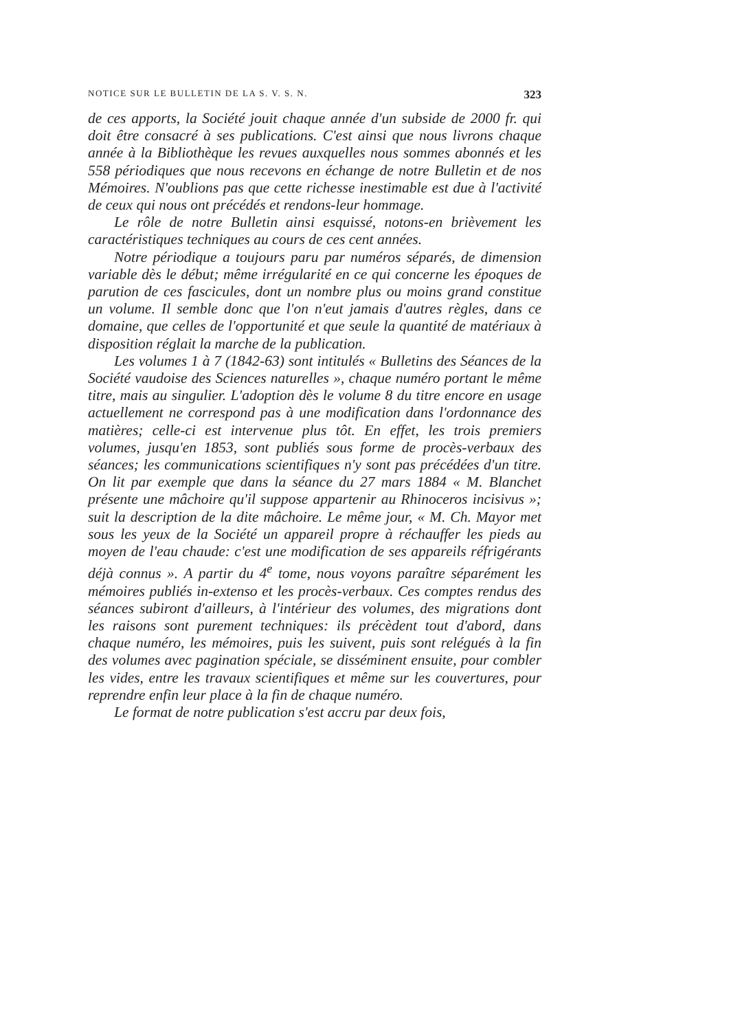NOTICE SUR LE BULLETIN DE LA S. V. S. N. 323
de ces apports, la Société jouit chaque année d'un subside de 2000 fr. qui doit être consacré à ses publications. C'est ainsi que nous livrons chaque année à la Bibliothèque les revues auxquelles nous sommes abonnés et les 558 périodiques que nous recevons en échange de notre Bulletin et de nos Mémoires. N'oublions pas que cette richesse inestimable est due à l'activité de ceux qui nous ont précédés et rendons-leur hommage.
Le rôle de notre Bulletin ainsi esquissé, notons-en brièvement les caractéristiques techniques au cours de ces cent années.
Notre périodique a toujours paru par numéros séparés, de dimension variable dès le début; même irrégularité en ce qui concerne les époques de parution de ces fascicules, dont un nombre plus ou moins grand constitue un volume. Il semble donc que l'on n'eut jamais d'autres règles, dans ce domaine, que celles de l'opportunité et que seule la quantité de matériaux à disposition réglait la marche de la publication.
Les volumes 1 à 7 (1842-63) sont intitulés « Bulletins des Séances de la Société vaudoise des Sciences naturelles », chaque numéro portant le même titre, mais au singulier. L'adoption dès le volume 8 du titre encore en usage actuellement ne correspond pas à une modification dans l'ordonnance des matières; celle-ci est intervenue plus tôt. En effet, les trois premiers volumes, jusqu'en 1853, sont publiés sous forme de procès-verbaux des séances; les communications scientifiques n'y sont pas précédées d'un titre. On lit par exemple que dans la séance du 27 mars 1884 « M. Blanchet présente une mâchoire qu'il suppose appartenir au Rhinoceros incisivus »; suit la description de la dite mâchoire. Le même jour, « M. Ch. Mayor met sous les yeux de la Société un appareil propre à réchauffer les pieds au moyen de l'eau chaude: c'est une modification de ses appareils réfrigérants déjà connus ». A partir du 4<sup>e</sup> tome, nous voyons paraître séparément les mémoires publiés in-extenso et les procès-verbaux. Ces comptes rendus des séances subiront d'ailleurs, à l'intérieur des volumes, des migrations dont les raisons sont purement techniques: ils précèdent tout d'abord, dans chaque numéro, les mémoires, puis les suivent, puis sont relégués à la fin des volumes avec pagination spéciale, se disséminent ensuite, pour combler les vides, entre les travaux scientifiques et même sur les couvertures, pour reprendre enfin leur place à la fin de chaque numéro.
Le format de notre publication s'est accru par deux fois,